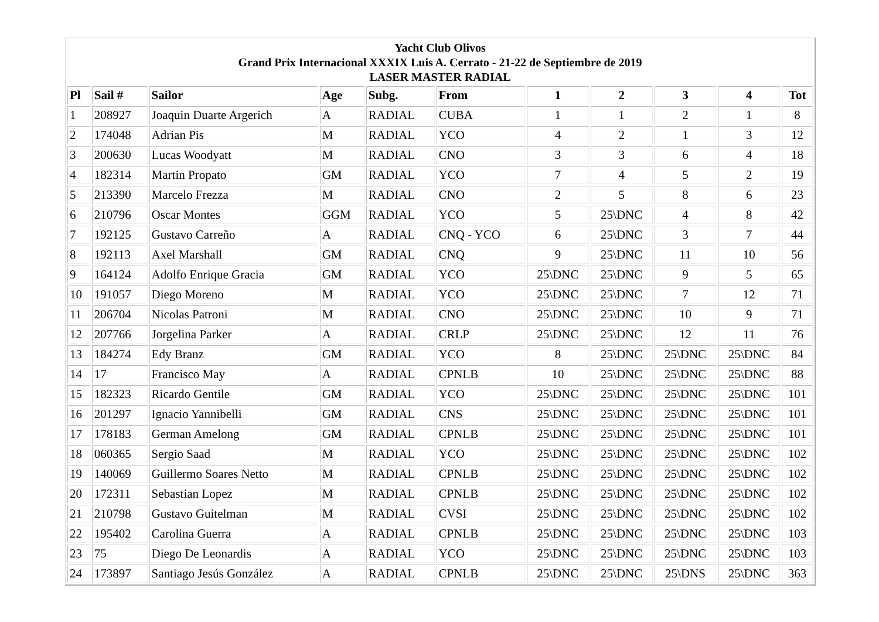Yacht Club Olivos
Grand Prix Internacional XXXIX Luis A. Cerrato - 21-22 de Septiembre de 2019
LASER MASTER RADIAL
| Pl | Sail # | Sailor | Age | Subg. | From | 1 | 2 | 3 | 4 | Tot |
| --- | --- | --- | --- | --- | --- | --- | --- | --- | --- | --- |
| 1 | 208927 | Joaquin Duarte Argerich | A | RADIAL | CUBA | 1 | 1 | 2 | 1 | 8 |
| 2 | 174048 | Adrian Pis | M | RADIAL | YCO | 4 | 2 | 1 | 3 | 12 |
| 3 | 200630 | Lucas Woodyatt | M | RADIAL | CNO | 3 | 3 | 6 | 4 | 18 |
| 4 | 182314 | Martin Propato | GM | RADIAL | YCO | 7 | 4 | 5 | 2 | 19 |
| 5 | 213390 | Marcelo Frezza | M | RADIAL | CNO | 2 | 5 | 8 | 6 | 23 |
| 6 | 210796 | Oscar Montes | GGM | RADIAL | YCO | 5 | 25\DNC | 4 | 8 | 42 |
| 7 | 192125 | Gustavo Carreño | A | RADIAL | CNQ - YCO | 6 | 25\DNC | 3 | 7 | 44 |
| 8 | 192113 | Axel Marshall | GM | RADIAL | CNQ | 9 | 25\DNC | 11 | 10 | 56 |
| 9 | 164124 | Adolfo Enrique Gracia | GM | RADIAL | YCO | 25\DNC | 25\DNC | 9 | 5 | 65 |
| 10 | 191057 | Diego Moreno | M | RADIAL | YCO | 25\DNC | 25\DNC | 7 | 12 | 71 |
| 11 | 206704 | Nicolas Patroni | M | RADIAL | CNO | 25\DNC | 25\DNC | 10 | 9 | 71 |
| 12 | 207766 | Jorgelina Parker | A | RADIAL | CRLP | 25\DNC | 25\DNC | 12 | 11 | 76 |
| 13 | 184274 | Edy Branz | GM | RADIAL | YCO | 8 | 25\DNC | 25\DNC | 25\DNC | 84 |
| 14 | 17 | Francisco May | A | RADIAL | CPNLB | 10 | 25\DNC | 25\DNC | 25\DNC | 88 |
| 15 | 182323 | Ricardo Gentile | GM | RADIAL | YCO | 25\DNC | 25\DNC | 25\DNC | 25\DNC | 101 |
| 16 | 201297 | Ignacio Yannibelli | GM | RADIAL | CNS | 25\DNC | 25\DNC | 25\DNC | 25\DNC | 101 |
| 17 | 178183 | German Amelong | GM | RADIAL | CPNLB | 25\DNC | 25\DNC | 25\DNC | 25\DNC | 101 |
| 18 | 060365 | Sergio Saad | M | RADIAL | YCO | 25\DNC | 25\DNC | 25\DNC | 25\DNC | 102 |
| 19 | 140069 | Guillermo Soares Netto | M | RADIAL | CPNLB | 25\DNC | 25\DNC | 25\DNC | 25\DNC | 102 |
| 20 | 172311 | Sebastian Lopez | M | RADIAL | CPNLB | 25\DNC | 25\DNC | 25\DNC | 25\DNC | 102 |
| 21 | 210798 | Gustavo Guitelman | M | RADIAL | CVSI | 25\DNC | 25\DNC | 25\DNC | 25\DNC | 102 |
| 22 | 195402 | Carolina Guerra | A | RADIAL | CPNLB | 25\DNC | 25\DNC | 25\DNC | 25\DNC | 103 |
| 23 | 75 | Diego De Leonardis | A | RADIAL | YCO | 25\DNC | 25\DNC | 25\DNC | 25\DNC | 103 |
| 24 | 173897 | Santiago Jesús González | A | RADIAL | CPNLB | 25\DNC | 25\DNC | 25\DNS | 25\DNC | 363 |